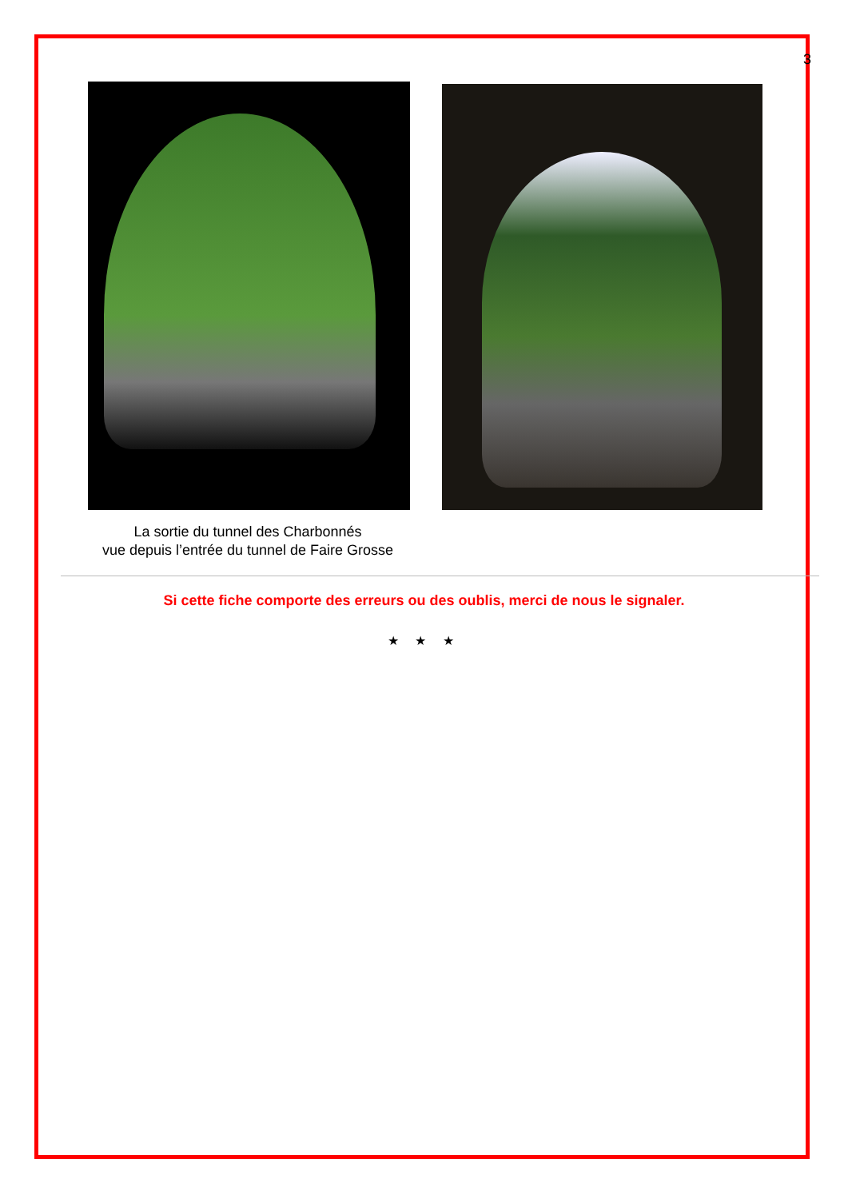3
La sortie du tunnel des Charbonnés
vue depuis l’entrée du tunnel de Faire Grosse
Si cette fiche comporte des erreurs ou des oublis, merci de nous le signaler.
★ ★ ★